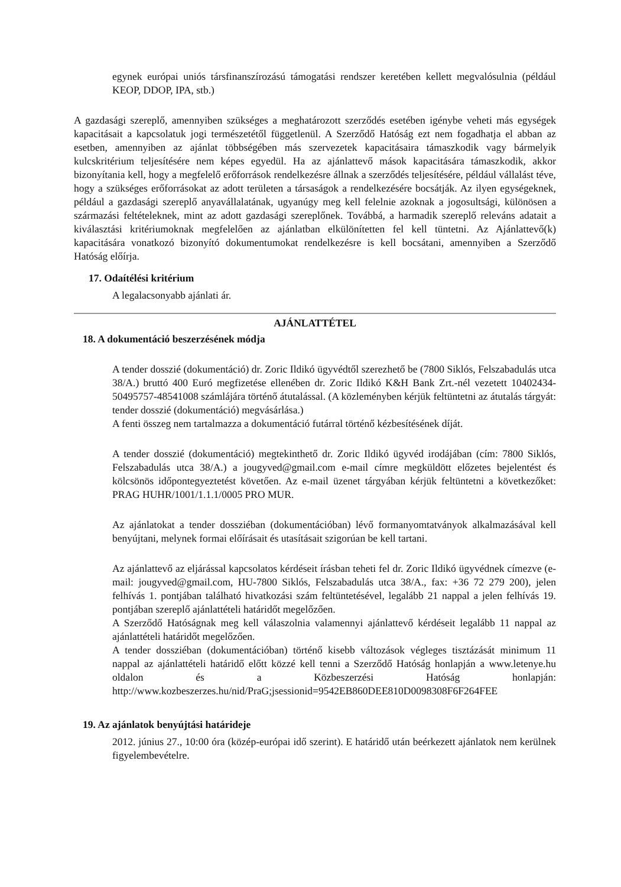egynek európai uniós társfinanszírozású támogatási rendszer keretében kellett megvalósulnia (például KEOP, DDOP, IPA, stb.)
A gazdasági szereplő, amennyiben szükséges a meghatározott szerződés esetében igénybe veheti más egységek kapacitásait a kapcsolatuk jogi természetétől függetlenül. A Szerződő Hatóság ezt nem fogadhatja el abban az esetben, amennyiben az ajánlat többségében más szervezetek kapacitásaira támaszkodik vagy bármelyik kulcskritérium teljesítésére nem képes egyedül. Ha az ajánlattevő mások kapacitására támaszkodik, akkor bizonyítania kell, hogy a megfelelő erőforrások rendelkezésre állnak a szerződés teljesítésére, például vállalást téve, hogy a szükséges erőforrásokat az adott területen a társaságok a rendelkezésére bocsátják. Az ilyen egységeknek, például a gazdasági szereplő anyavállalatának, ugyanúgy meg kell felelnie azoknak a jogosultsági, különösen a származási feltételeknek, mint az adott gazdasági szereplőnek. Továbbá, a harmadik szereplő releváns adatait a kiválasztási kritériumoknak megfelelően az ajánlatban elkülönítetten fel kell tüntetni. Az Ajánlattevő(k) kapacitására vonatkozó bizonyító dokumentumokat rendelkezésre is kell bocsátani, amennyiben a Szerződő Hatóság előírja.
17. Odaítélési kritérium
A legalacsonyabb ajánlati ár.
AJÁNLATTÉTEL
18. A dokumentáció beszerzésének módja
A tender dosszié (dokumentáció) dr. Zoric Ildikó ügyvédtől szerezhető be (7800 Siklós, Felszabadulás utca 38/A.) bruttó 400 Euró megfizetése ellenében dr. Zoric Ildikó K&H Bank Zrt.-nél vezetett 10402434-50495757-48541008 számlájára történő átutalással. (A közleményben kérjük feltüntetni az átutalás tárgyát: tender dosszié (dokumentáció) megvásárlása.)
A fenti összeg nem tartalmazza a dokumentáció futárral történő kézbesítésének díját.
A tender dosszié (dokumentáció) megtekinthető dr. Zoric Ildikó ügyvéd irodájában (cím: 7800 Siklós, Felszabadulás utca 38/A.) a jougyved@gmail.com e-mail címre megküldött előzetes bejelentést és kölcsönös időpontegyeztetést követően. Az e-mail üzenet tárgyában kérjük feltüntetni a következőket: PRAG HUHR/1001/1.1.1/0005 PRO MUR.
Az ajánlatokat a tender dossziéban (dokumentációban) lévő formanyomtatványok alkalmazásával kell benyújtani, melynek formai előírásait és utasításait szigorúan be kell tartani.
Az ajánlattevő az eljárással kapcsolatos kérdéseit írásban teheti fel dr. Zoric Ildikó ügyvédnek címezve (e-mail: jougyved@gmail.com, HU-7800 Siklós, Felszabadulás utca 38/A., fax: +36 72 279 200), jelen felhívás 1. pontjában található hivatkozási szám feltüntetésével, legalább 21 nappal a jelen felhívás 19. pontjában szereplő ajánlattételi határidőt megelőzően.
A Szerződő Hatóságnak meg kell válaszolnia valamennyi ajánlattevő kérdéseit legalább 11 nappal az ajánlattételi határidőt megelőzően.
A tender dossziéban (dokumentációban) történő kisebb változások végleges tisztázását minimum 11 nappal az ajánlattételi határidő előtt közzé kell tenni a Szerződő Hatóság honlapján a www.letenye.hu oldalon és a Közbeszerzési Hatóság honlapján: http://www.kozbeszerzes.hu/nid/PraG;jsessionid=9542EB860DEE810D0098308F6F264FEE
19. Az ajánlatok benyújtási határideje
2012. június 27., 10:00 óra (közép-európai idő szerint). E határidő után beérkezett ajánlatok nem kerülnek figyelembevételre.